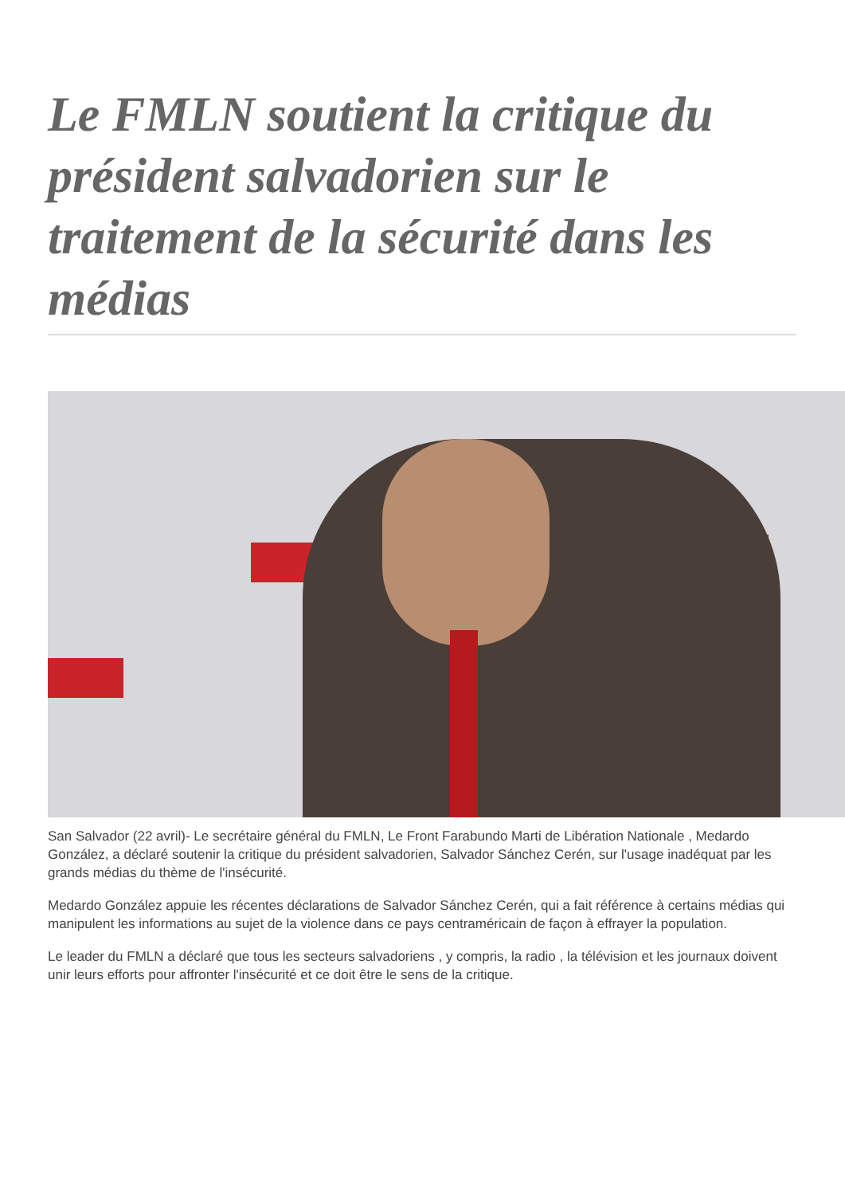Le FMLN soutient la critique du président salvadorien sur le traitement de la sécurité dans les médias
San Salvador (22 avril)- Le secrétaire général du FMLN, Le Front Farabundo Marti de Libération Nationale , Medardo González, a déclaré soutenir la critique du président salvadorien, Salvador Sánchez Cerén, sur l'usage inadéquat par les grands médias du thème de l'insécurité.
Medardo González appuie les récentes déclarations de Salvador Sánchez Cerén, qui a fait référence à certains médias qui manipulent les informations au sujet de la violence dans ce pays centraméricain de façon à effrayer la population.
Le leader du FMLN a déclaré que tous les secteurs salvadoriens , y compris, la radio , la télévision et les journaux doivent unir leurs efforts pour affronter l'insécurité et ce doit être le sens de la critique.